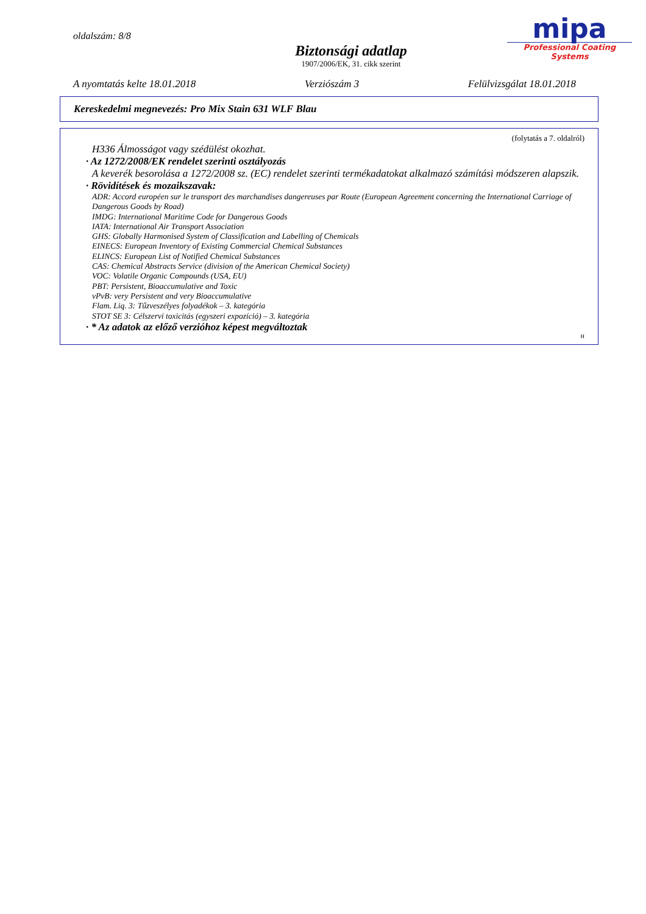oldalszám: 8/8
Biztonsági adatlap
1907/2006/EK, 31. cikk szerint
mipa
Professional Coating Systems
A nyomtatás kelte 18.01.2018 Verziószám 3 Felülvizsgálat 18.01.2018
Kereskedelmi megnevezés: Pro Mix Stain 631 WLF Blau
(folytatás a 7. oldalról)
H336 Álmosságot vagy szédülést okozhat.
· Az 1272/2008/EK rendelet szerinti osztályozás
A keverék besorolása a 1272/2008 sz. (EC) rendelet szerinti termékadatokat alkalmazó számítási módszeren alapszik.
· Rövidítések és mozaikszavak:
ADR: Accord européen sur le transport des marchandises dangereuses par Route (European Agreement concerning the International Carriage of Dangerous Goods by Road)
IMDG: International Maritime Code for Dangerous Goods
IATA: International Air Transport Association
GHS: Globally Harmonised System of Classification and Labelling of Chemicals
EINECS: European Inventory of Existing Commercial Chemical Substances
ELINCS: European List of Notified Chemical Substances
CAS: Chemical Abstracts Service (division of the American Chemical Society)
VOC: Volatile Organic Compounds (USA, EU)
PBT: Persistent, Bioaccumulative and Toxic
vPvB: very Persistent and very Bioaccumulative
Flam. Liq. 3: Tűzveszélyes folyadékok – 3. kategória
STOT SE 3: Célszervi toxicitás (egyszeri expozíció) – 3. kategória
· * Az adatok az előző verzióhoz képest megváltoztak
H